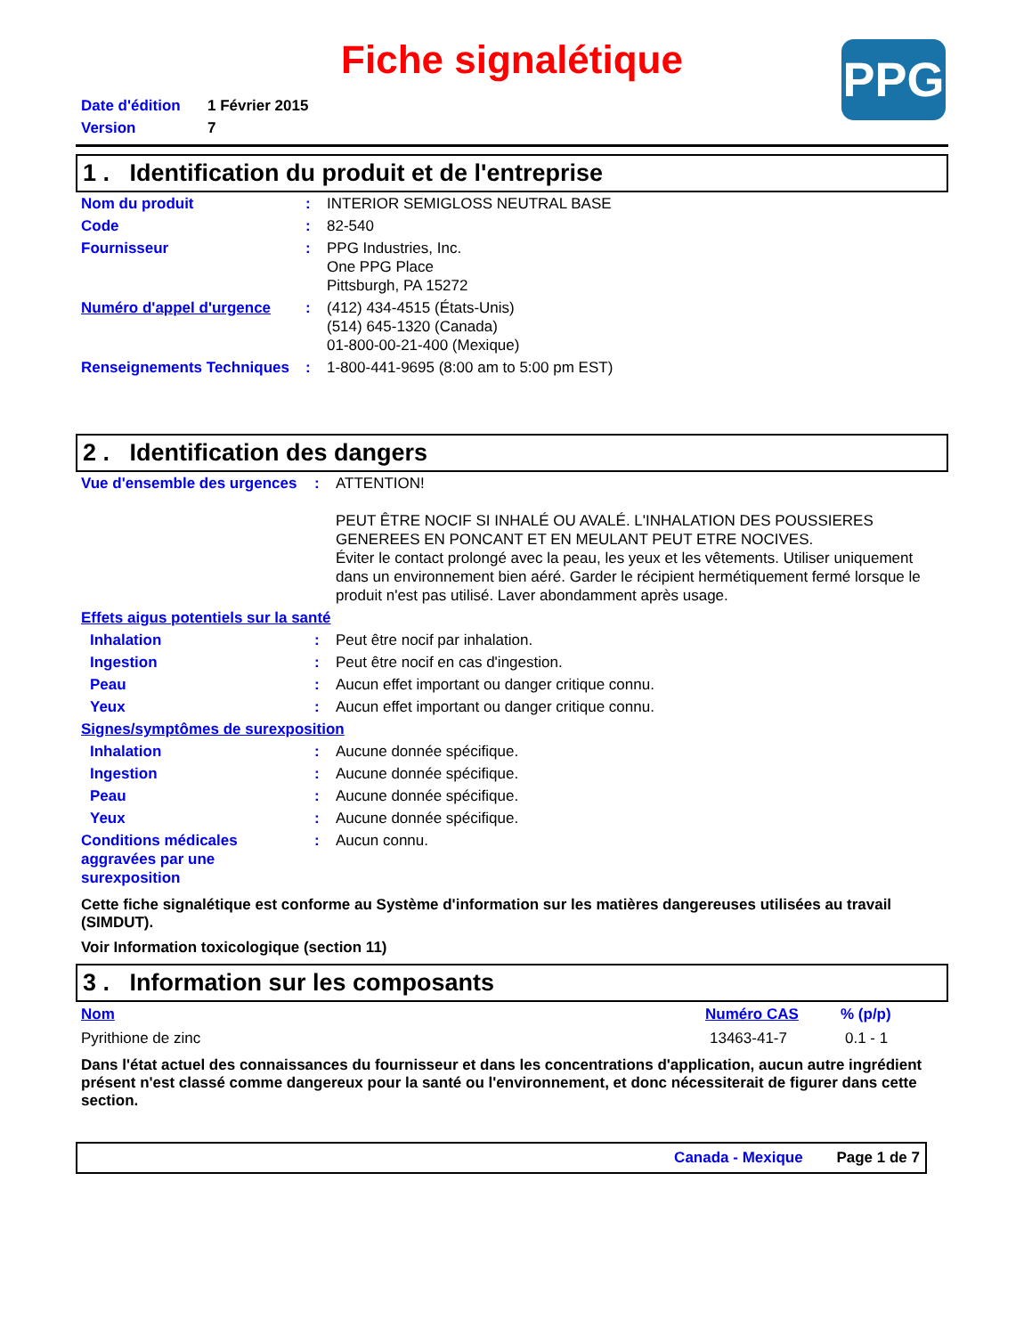Fiche signalétique
PPG
| Date d'édition | 1 Février 2015 |
| Version | 7 |
1 . Identification du produit et de l'entreprise
| Nom du produit | : | INTERIOR SEMIGLOSS NEUTRAL BASE |
| Code | : | 82-540 |
| Fournisseur | : | PPG Industries, Inc. One PPG Place Pittsburgh, PA 15272 |
| Numéro d'appel d'urgence | : | (412) 434-4515 (États-Unis) (514) 645-1320 (Canada) 01-800-00-21-400 (Mexique) |
| Renseignements Techniques | : | 1-800-441-9695 (8:00 am to 5:00 pm EST) |
2 . Identification des dangers
| Vue d'ensemble des urgences | : | ATTENTION! PEUT ÊTRE NOCIF SI INHALÉ OU AVALÉ. L'INHALATION DES POUSSIERES GENEREES EN PONCANT ET EN MEULANT PEUT ETRE NOCIVES. Éviter le contact prolongé avec la peau, les yeux et les vêtements. Utiliser uniquement dans un environnement bien aéré. Garder le récipient hermétiquement fermé lorsque le produit n'est pas utilisé. Laver abondamment après usage. |
| Effets aigus potentiels sur la santé | | |
| Inhalation | : | Peut être nocif par inhalation. |
| Ingestion | : | Peut être nocif en cas d'ingestion. |
| Peau | : | Aucun effet important ou danger critique connu. |
| Yeux | : | Aucun effet important ou danger critique connu. |
| Signes/symptômes de surexposition | | |
| Inhalation | : | Aucune donnée spécifique. |
| Ingestion | : | Aucune donnée spécifique. |
| Peau | : | Aucune donnée spécifique. |
| Yeux | : | Aucune donnée spécifique. |
| Conditions médicales aggravées par une surexposition | : | Aucun connu. |
Cette fiche signalétique est conforme au Système d'information sur les matières dangereuses utilisées au travail (SIMDUT).
Voir Information toxicologique (section 11)
3 . Information sur les composants
| Nom | Numéro CAS | % (p/p) |
| --- | --- | --- |
| Pyrithione de zinc | 13463-41-7 | 0.1 - 1 |
Dans l'état actuel des connaissances du fournisseur et dans les concentrations d'application, aucun autre ingrédient présent n'est classé comme dangereux pour la santé ou l'environnement, et donc nécessiterait de figurer dans cette section.
Canada - Mexique Page 1 de 7